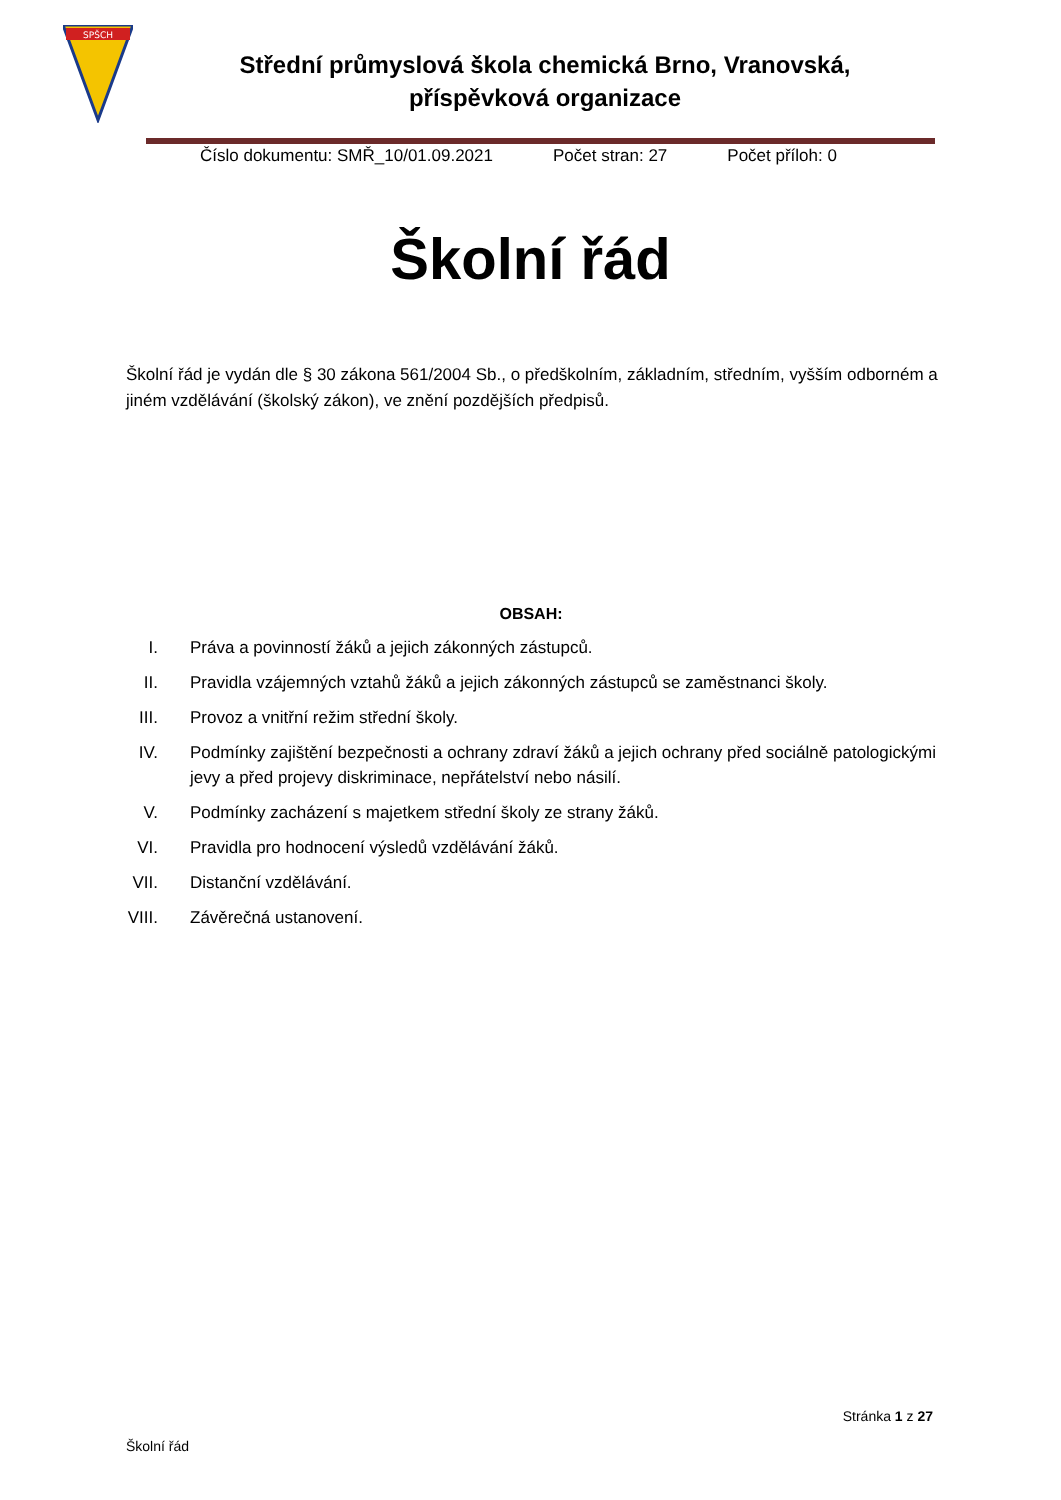SPŠCH
Střední průmyslová škola chemická Brno, Vranovská,
příspěvková organizace
Číslo dokumentu: SMŘ_10/01.09.2021 Počet stran: 27 Počet příloh: 0
Školní řád
Školní řád je vydán dle § 30 zákona 561/2004 Sb., o předškolním, základním, středním, vyšším odborném a jiném vzdělávání (školský zákon), ve znění pozdějších předpisů.
OBSAH:
I. Práva a povinností žáků a jejich zákonných zástupců.
II. Pravidla vzájemných vztahů žáků a jejich zákonných zástupců se zaměstnanci školy.
III. Provoz a vnitřní režim střední školy.
IV. Podmínky zajištění bezpečnosti a ochrany zdraví žáků a jejich ochrany před sociálně patologickými jevy a před projevy diskriminace, nepřátelství nebo násilí.
V. Podmínky zacházení s majetkem střední školy ze strany žáků.
VI. Pravidla pro hodnocení výsledů vzdělávání žáků.
VII. Distanční vzdělávání.
VIII. Závěrečná ustanovení.
Stránka 1 z 27
Školní řád